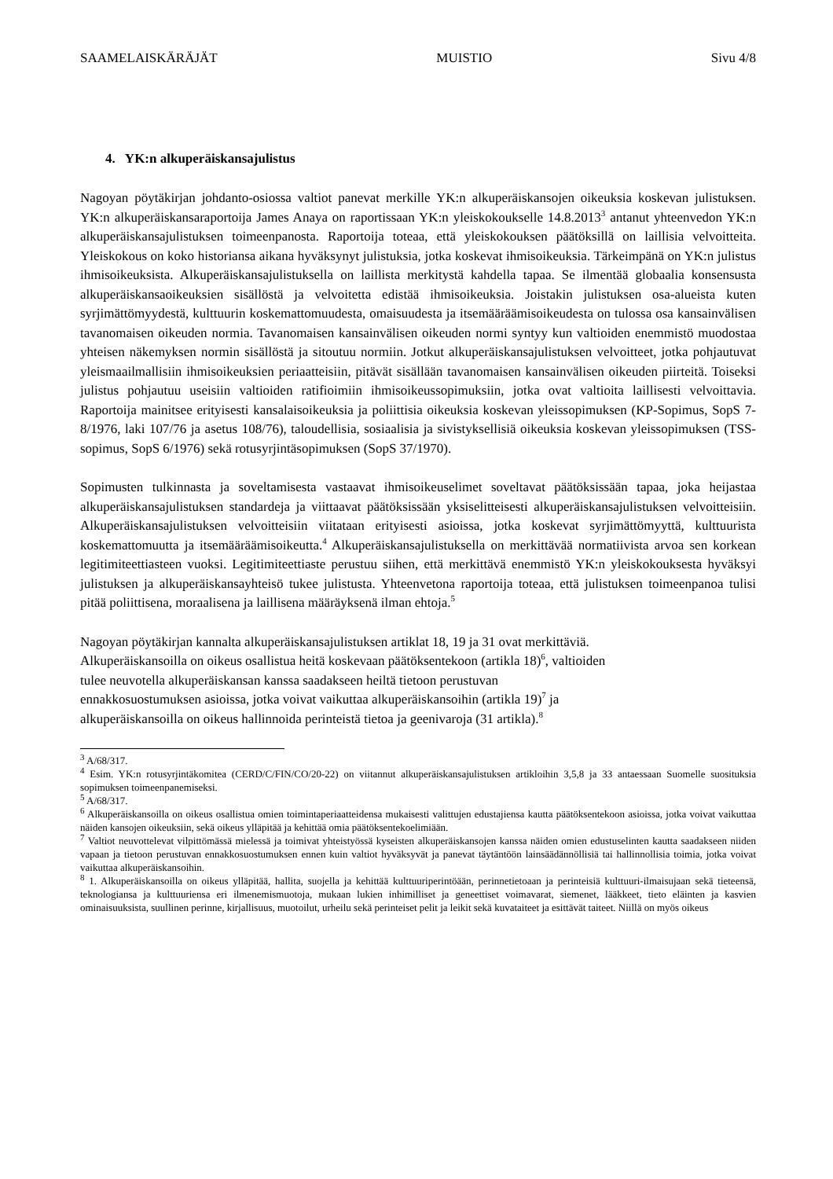SAAMELAISKÄRÄJÄT MUISTIO Sivu 4/8
4. YK:n alkuperäiskansajulistus
Nagoyan pöytäkirjan johdanto-osiossa valtiot panevat merkille YK:n alkuperäiskansojen oikeuksia koskevan julistuksen. YK:n alkuperäiskansaraportoija James Anaya on raportissaan YK:n yleiskokoukselle 14.8.2013<sup>3</sup> antanut yhteenvedon YK:n alkuperäiskansajulistuksen toimeenpanosta. Raportoija toteaa, että yleiskokouksen päätöksillä on laillisia velvoitteita. Yleiskokous on koko historiansa aikana hyväksynyt julistuksia, jotka koskevat ihmisoikeuksia. Tärkeimpänä on YK:n julistus ihmisoikeuksista. Alkuperäiskansajulistuksella on laillista merkitystä kahdella tapaa. Se ilmentää globaalia konsensusta alkuperäiskansaoikeuksien sisällöstä ja velvoitetta edistää ihmisoikeuksia. Joistakin julistuksen osa-alueista kuten syrjimättömyydestä, kulttuurin koskemattomuudesta, omaisuudesta ja itsemääräämisoikeudesta on tulossa osa kansainvälisen tavanomaisen oikeuden normia. Tavanomaisen kansainvälisen oikeuden normi syntyy kun valtioiden enemmistö muodostaa yhteisen näkemyksen normin sisällöstä ja sitoutuu normiin. Jotkut alkuperäiskansajulistuksen velvoitteet, jotka pohjautuvat yleismaailmallisiin ihmisoikeuksien periaatteisiin, pitävät sisällään tavanomaisen kansainvälisen oikeuden piirteitä. Toiseksi julistus pohjautuu useisiin valtioiden ratifioimiin ihmisoikeussopimuksiin, jotka ovat valtioita laillisesti velvoittavia. Raportoija mainitsee erityisesti kansalaisoikeuksia ja poliittisia oikeuksia koskevan yleissopimuksen (KP-Sopimus, SopS 7-8/1976, laki 107/76 ja asetus 108/76), taloudellisia, sosiaalisia ja sivistyksellisiä oikeuksia koskevan yleissopimuksen (TSS-sopimus, SopS 6/1976) sekä rotusyrjintäsopimuksen (SopS 37/1970).
Sopimusten tulkinnasta ja soveltamisesta vastaavat ihmisoikeuselimet soveltavat päätöksissään tapaa, joka heijastaa alkuperäiskansajulistuksen standardeja ja viittaavat päätöksissään yksiselitteisesti alkuperäiskansajulistuksen velvoitteisiin. Alkuperäiskansajulistuksen velvoitteisiin viitataan erityisesti asioissa, jotka koskevat syrjimättömyyttä, kulttuurista koskemattomuutta ja itsemääräämisoikeutta.<sup>4</sup> Alkuperäiskansajulistuksella on merkittävää normatiivista arvoa sen korkean legitimiteettiasteen vuoksi. Legitimiteettiaste perustuu siihen, että merkittävä enemmistö YK:n yleiskokouksesta hyväksyi julistuksen ja alkuperäiskansayhteisö tukee julistusta. Yhteenvetona raportoija toteaa, että julistuksen toimeenpanoa tulisi pitää poliittisena, moraalisena ja laillisena määräyksenä ilman ehtoja.<sup>5</sup>
Nagoyan pöytäkirjan kannalta alkuperäiskansajulistuksen artiklat 18, 19 ja 31 ovat merkittäviä.
Alkuperäiskansoilla on oikeus osallistua heitä koskevaan päätöksentekoon (artikla 18)<sup>6</sup>, valtioiden
tulee neuvotella alkuperäiskansan kanssa saadakseen heiltä tietoon perustuvan
ennakkosuostumuksen asioissa, jotka voivat vaikuttaa alkuperäiskansoihin (artikla 19)<sup>7</sup> ja
alkuperäiskansoilla on oikeus hallinnoida perinteistä tietoa ja geenivaroja (31 artikla).<sup>8</sup>
<sup>3</sup> A/68/317.
<sup>4</sup> Esim. YK:n rotusyrjintäkomitea (CERD/C/FIN/CO/20-22) on viitannut alkuperäiskansajulistuksen artikloihin 3,5,8 ja 33 antaessaan Suomelle suosituksia sopimuksen toimeenpanemiseksi.
<sup>5</sup> A/68/317.
<sup>6</sup> Alkuperäiskansoilla on oikeus osallistua omien toimintaperiaatteidensa mukaisesti valittujen edustajiensa kautta päätöksentekoon asioissa, jotka voivat vaikuttaa näiden kansojen oikeuksiin, sekä oikeus ylläpitää ja kehittää omia päätöksentekoelimiään.
<sup>7</sup> Valtiot neuvottelevat vilpittömässä mielessä ja toimivat yhteistyössä kyseisten alkuperäiskansojen kanssa näiden omien edustuselinten kautta saadakseen niiden vapaan ja tietoon perustuvan ennakkosuostumuksen ennen kuin valtiot hyväksyvät ja panevat täytäntöön lainsäädännöllisiä tai hallinnollisia toimia, jotka voivat vaikuttaa alkuperäiskansoihin.
<sup>8</sup> 1. Alkuperäiskansoilla on oikeus ylläpitää, hallita, suojella ja kehittää kulttuuriperintöään, perinnetietoaan ja perinteisiä kulttuuri-ilmaisujaan sekä tieteensä, teknologiansa ja kulttuuriensa eri ilmenemismuotoja, mukaan lukien inhimilliset ja geneettiset voimavarat, siemenet, lääkkeet, tieto eläinten ja kasvien ominaisuuksista, suullinen perinne, kirjallisuus, muotoilut, urheilu sekä perinteiset pelit ja leikit sekä kuvataiteet ja esittävät taiteet. Niillä on myös oikeus